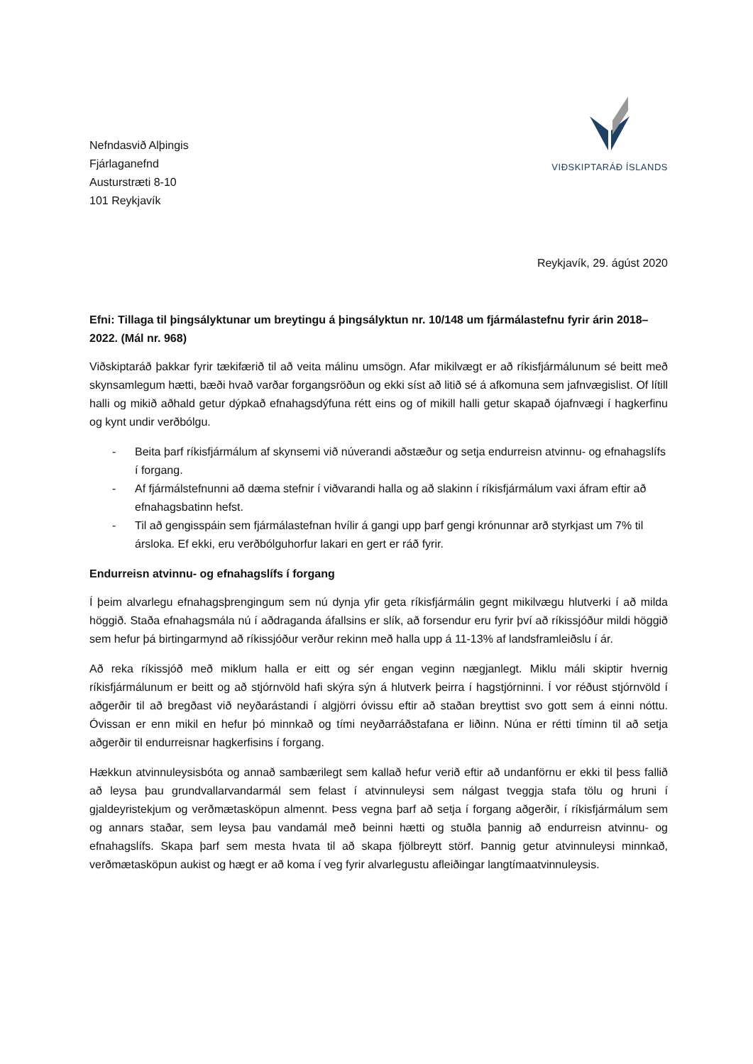Nefndasvið Alþingis
Fjárlaganefnd
Austurstræti 8-10
101 Reykjavík
VIÐSKIPTARÁÐ ÍSLANDS
Reykjavík, 29. ágúst 2020
Efni: Tillaga til þingsályktunar um breytingu á þingsályktun nr. 10/148 um fjármálastefnu fyrir árin 2018–2022. (Mál nr. 968)
Viðskiptaráð þakkar fyrir tækifærið til að veita málinu umsögn. Afar mikilvægt er að ríkisfjármálunum sé beitt með skynsamlegum hætti, bæði hvað varðar forgangsröðun og ekki síst að litið sé á afkomuna sem jafnvægislist. Of lítill halli og mikið aðhald getur dýpkað efnahagsdýfuna rétt eins og of mikill halli getur skapað ójafnvægi í hagkerfinu og kynt undir verðbólgu.
- Beita þarf ríkisfjármálum af skynsemi við núverandi aðstæður og setja endurreisn atvinnu- og efnahagslífs í forgang.
- Af fjármálstefnunni að dæma stefnir í viðvarandi halla og að slakinn í ríkisfjármálum vaxi áfram eftir að efnahagsbatinn hefst.
- Til að gengisspáin sem fjármálastefnan hvílir á gangi upp þarf gengi krónunnar arð styrkjast um 7% til ársloka. Ef ekki, eru verðbólguhorfur lakari en gert er ráð fyrir.
Endurreisn atvinnu- og efnahagslífs í forgang
Í þeim alvarlegu efnahagsþrengingum sem nú dynja yfir geta ríkisfjármálin gegnt mikilvægu hlutverki í að milda höggið. Staða efnahagsmála nú í aðdraganda áfallsins er slík, að forsendur eru fyrir því að ríkissjóður mildi höggið sem hefur þá birtingarmynd að ríkissjóður verður rekinn með halla upp á 11-13% af landsframleiðslu í ár.
Að reka ríkissjóð með miklum halla er eitt og sér engan veginn nægjanlegt. Miklu máli skiptir hvernig ríkisfjármálunum er beitt og að stjórnvöld hafi skýra sýn á hlutverk þeirra í hagstjórninni. Í vor réðust stjórnvöld í aðgerðir til að bregðast við neyðarástandi í algjörri óvissu eftir að staðan breyttist svo gott sem á einni nóttu. Óvissan er enn mikil en hefur þó minnkað og tími neyðarráðstafana er liðinn. Núna er rétti tíminn til að setja aðgerðir til endurreisnar hagkerfisins í forgang.
Hækkun atvinnuleysisbóta og annað sambærilegt sem kallað hefur verið eftir að undanförnu er ekki til þess fallið að leysa þau grundvallarvandarmál sem felast í atvinnuleysi sem nálgast tveggja stafa tölu og hruni í gjaldeyristekjum og verðmætasköpun almennt. Þess vegna þarf að setja í forgang aðgerðir, í ríkisfjármálum sem og annars staðar, sem leysa þau vandamál með beinni hætti og stuðla þannig að endurreisn atvinnu- og efnahagslífs. Skapa þarf sem mesta hvata til að skapa fjölbreytt störf. Þannig getur atvinnuleysi minnkað, verðmætasköpun aukist og hægt er að koma í veg fyrir alvarlegustu afleiðingar langtímaatvinnuleysis.